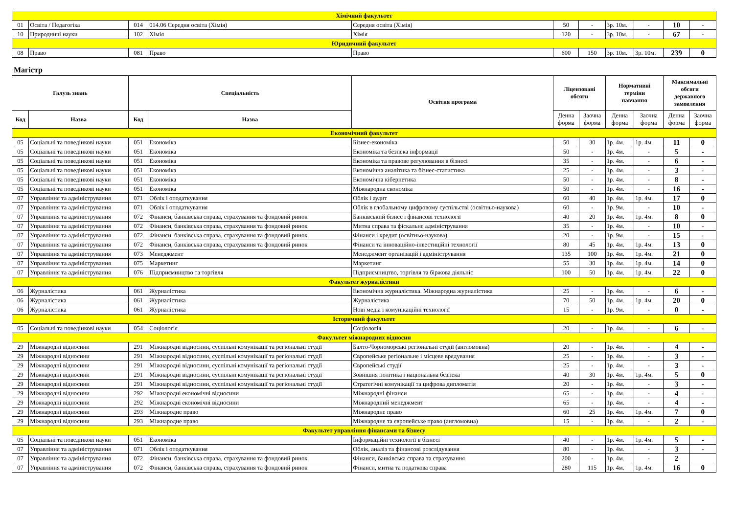| Хімічний факультет | | | | | | | | | | |
| 01 | Освіта / Педагогіка | 014 | 014.06 Середня освіта (Хімія) | Середня освіта (Хімія) | 50 | - | 3р. 10м. | - | 10 | - |
| 10 | Природничі науки | 102 | Хімія | Хімія | 120 | - | 3р. 10м. | - | 67 | - |
| Юридичний факультет | | | | | | | | | | |
| 08 | Право | 081 | Право | Право | 600 | 150 | 3р. 10м. | 3р. 10м. | 239 | 0 |
Магістр
| Галузь знань | | Спеціальність | | Освітня програма | Ліцензовані обсяги | | Нормативні терміни навчання | | Максимальні обсяги державного замовлення | |
| --- | --- | --- | --- | --- | --- | --- | --- | --- | --- | --- |
| Код | Назва | Код | Назва | | Денна форма | Заочна форма | Денна форма | Заочна форма | Денна форма | Заочна форма |
| Економічний факультет | | | | | | | | | | |
| 05 | Соціальні та поведінкові науки | 051 | Економіка | Бізнес-економіка | 50 | 30 | 1р. 4м. | 1р. 4м. | 11 | 0 |
| 05 | Соціальні та поведінкові науки | 051 | Економіка | Економіка та безпека інформації | 50 | - | 1р. 4м. | - | 5 | - |
| 05 | Соціальні та поведінкові науки | 051 | Економіка | Економіка та правове регулювання в бізнесі | 35 | - | 1р. 4м. | - | 6 | - |
| 05 | Соціальні та поведінкові науки | 051 | Економіка | Економічна аналітика та бізнес-статистика | 25 | - | 1р. 4м. | - | 3 | - |
| 05 | Соціальні та поведінкові науки | 051 | Економіка | Економічна кібернетика | 50 | - | 1р. 4м. | - | 8 | - |
| 05 | Соціальні та поведінкові науки | 051 | Економіка | Міжнародна економіка | 50 | - | 1р. 4м. | - | 16 | - |
| 07 | Управління та адміністрування | 071 | Облік і оподаткування | Облік і аудит | 60 | 40 | 1р. 4м. | 1р. 4м. | 17 | 0 |
| 07 | Управління та адміністрування | 071 | Облік і оподаткування | Облік в глобальному цифровому суспільстві (освітньо-наукова) | 60 | - | 1р. 9м. | - | 10 | - |
| 07 | Управління та адміністрування | 072 | Фінанси, банківська справа, страхування та фондовий ринок | Банківський бізнес і фінансові технології | 40 | 20 | 1р. 4м. | 1р. 4м. | 8 | 0 |
| 07 | Управління та адміністрування | 072 | Фінанси, банківська справа, страхування та фондовий ринок | Митна справа та фіскальне адміністрування | 35 | - | 1р. 4м. | - | 10 | - |
| 07 | Управління та адміністрування | 072 | Фінанси, банківська справа, страхування та фондовий ринок | Фінанси і кредит (освітньо-наукова) | 20 | - | 1р. 9м. | - | 15 | - |
| 07 | Управління та адміністрування | 072 | Фінанси, банківська справа, страхування та фондовий ринок | Фінанси та інноваційно-інвестиційні технології | 80 | 45 | 1р. 4м. | 1р. 4м. | 13 | 0 |
| 07 | Управління та адміністрування | 073 | Менеджмент | Менеджмент організацій і адміністрування | 135 | 100 | 1р. 4м. | 1р. 4м. | 21 | 0 |
| 07 | Управління та адміністрування | 075 | Маркетинг | Маркетинг | 55 | 30 | 1р. 4м. | 1р. 4м. | 14 | 0 |
| 07 | Управління та адміністрування | 076 | Підприємництво та торгівля | Підприємництво, торгівля та біржова діяльніс | 100 | 50 | 1р. 4м. | 1р. 4м. | 22 | 0 |
| Факультет журналістики | | | | | | | | | | |
| 06 | Журналістика | 061 | Журналістика | Економічна журналістика. Міжнародна журналістика | 25 | - | 1р. 4м. | - | 6 | - |
| 06 | Журналістика | 061 | Журналістика | Журналістика | 70 | 50 | 1р. 4м. | 1р. 4м. | 20 | 0 |
| 06 | Журналістика | 061 | Журналістика | Нові медіа і комунікаційні технології | 15 | - | 1р. 9м. | - | 0 | - |
| Історичний факультет | | | | | | | | | | |
| 05 | Соціальні та поведінкові науки | 054 | Соціологія | Соціологія | 20 | - | 1р. 4м. | - | 6 | - |
| Факультет міжнародних відносин | | | | | | | | | | |
| 29 | Міжнародні відносини | 291 | Міжнародні відносини, суспільні комунікації та регіональні студії | Балто-Чорноморські регіональні студії (англомовна) | 20 | - | 1р. 4м. | - | 4 | - |
| 29 | Міжнародні відносини | 291 | Міжнародні відносини, суспільні комунікації та регіональні студії | Європейське регіональне і місцеве врядування | 25 | - | 1р. 4м. | - | 3 | - |
| 29 | Міжнародні відносини | 291 | Міжнародні відносини, суспільні комунікації та регіональні студії | Європейські студії | 25 | - | 1р. 4м. | - | 3 | - |
| 29 | Міжнародні відносини | 291 | Міжнародні відносини, суспільні комунікації та регіональні студії | Зовнішня політика і національна безпека | 40 | 30 | 1р. 4м. | 1р. 4м. | 5 | 0 |
| 29 | Міжнародні відносини | 291 | Міжнародні відносини, суспільні комунікації та регіональні студії | Стратегічні комунікації та цифрова дипломатія | 20 | - | 1р. 4м. | - | 3 | - |
| 29 | Міжнародні відносини | 292 | Міжнародні економічні відносини | Міжнародні фінанси | 65 | - | 1р. 4м. | - | 4 | - |
| 29 | Міжнародні відносини | 292 | Міжнародні економічні відносини | Міжнародний менеджмент | 65 | - | 1р. 4м. | - | 4 | - |
| 29 | Міжнародні відносини | 293 | Міжнародне право | Міжнародне право | 60 | 25 | 1р. 4м. | 1р. 4м. | 7 | 0 |
| 29 | Міжнародні відносини | 293 | Міжнародне право | Міжнародне та європейське право (англомовна) | 15 | - | 1р. 4м. | - | 2 | - |
| Факультет управління фінансами та бізнесу | | | | | | | | | | |
| 05 | Соціальні та поведінкові науки | 051 | Економіка | Інформаційні технології в бізнесі | 40 | - | 1р. 4м. | 1р. 4м. | 5 | - |
| 07 | Управління та адміністрування | 071 | Облік і оподаткування | Облік, аналіз та фінансові розслідування | 80 | - | 1р. 4м. | - | 3 | - |
| 07 | Управління та адміністрування | 072 | Фінанси, банківська справа, страхування та фондовий ринок | Фінанси, банківська справа та страхування | 200 | - | 1р. 4м. | - | 2 | |
| 07 | Управління та адміністрування | 072 | Фінанси, банківська справа, страхування та фондовий ринок | Фінанси, митна та податкова справа | 280 | 115 | 1р. 4м. | 1р. 4м. | 16 | 0 |